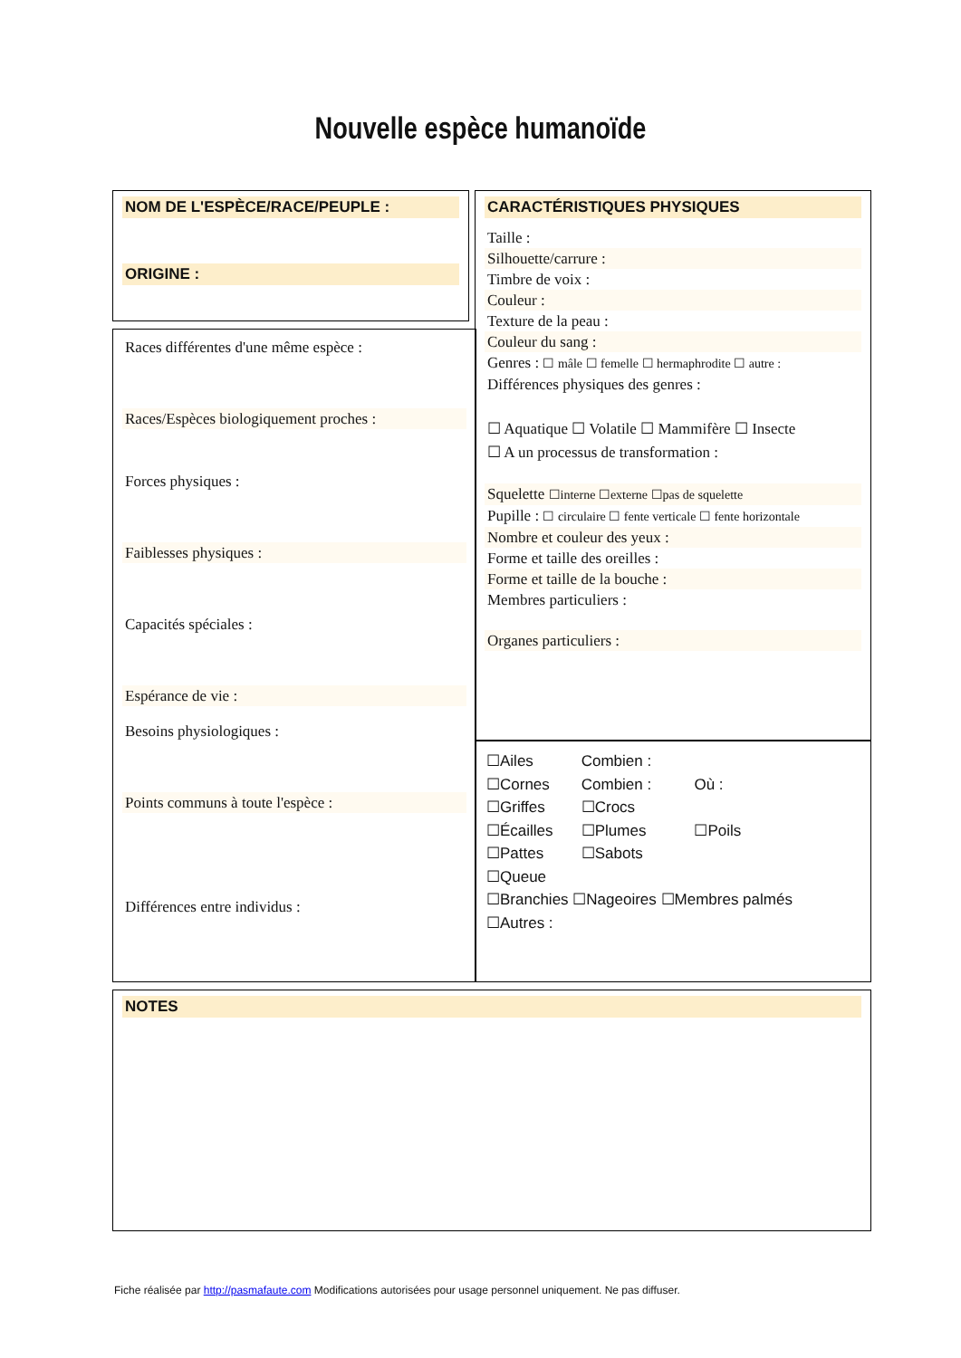Nouvelle espèce humanoïde
NOM DE L'ESPÈCE/RACE/PEUPLE :
ORIGINE :
Races différentes d'une même espèce :
Races/Espèces biologiquement proches :
Forces physiques :
Faiblesses physiques :
Capacités spéciales :
Espérance de vie :
Besoins physiologiques :
Points communs à toute l'espèce :
Différences entre individus :
CARACTÉRISTIQUES PHYSIQUES
Taille :
Silhouette/carrure :
Timbre de voix :
Couleur :
Texture de la peau :
Couleur du sang :
Genres : ☐ mâle ☐ femelle ☐ hermaphrodite ☐ autre :
Différences physiques des genres :
☐ Aquatique ☐ Volatile ☐ Mammifère ☐ Insecte
☐ A un processus de transformation :
Squelette ☐interne ☐externe ☐pas de squelette
Pupille : ☐ circulaire ☐ fente verticale ☐ fente horizontale
Nombre et couleur des yeux :
Forme et taille des oreilles :
Forme et taille de la bouche :
Membres particuliers :
Organes particuliers :
☐Ailes Combien :
☐Cornes Combien : Où :
☐Griffes ☐Crocs
☐Écailles ☐Plumes ☐Poils
☐Pattes ☐Sabots
☐Queue
☐Branchies ☐Nageoires ☐Membres palmés
☐Autres :
NOTES
Fiche réalisée par http://pasmafaute.com Modifications autorisées pour usage personnel uniquement. Ne pas diffuser.